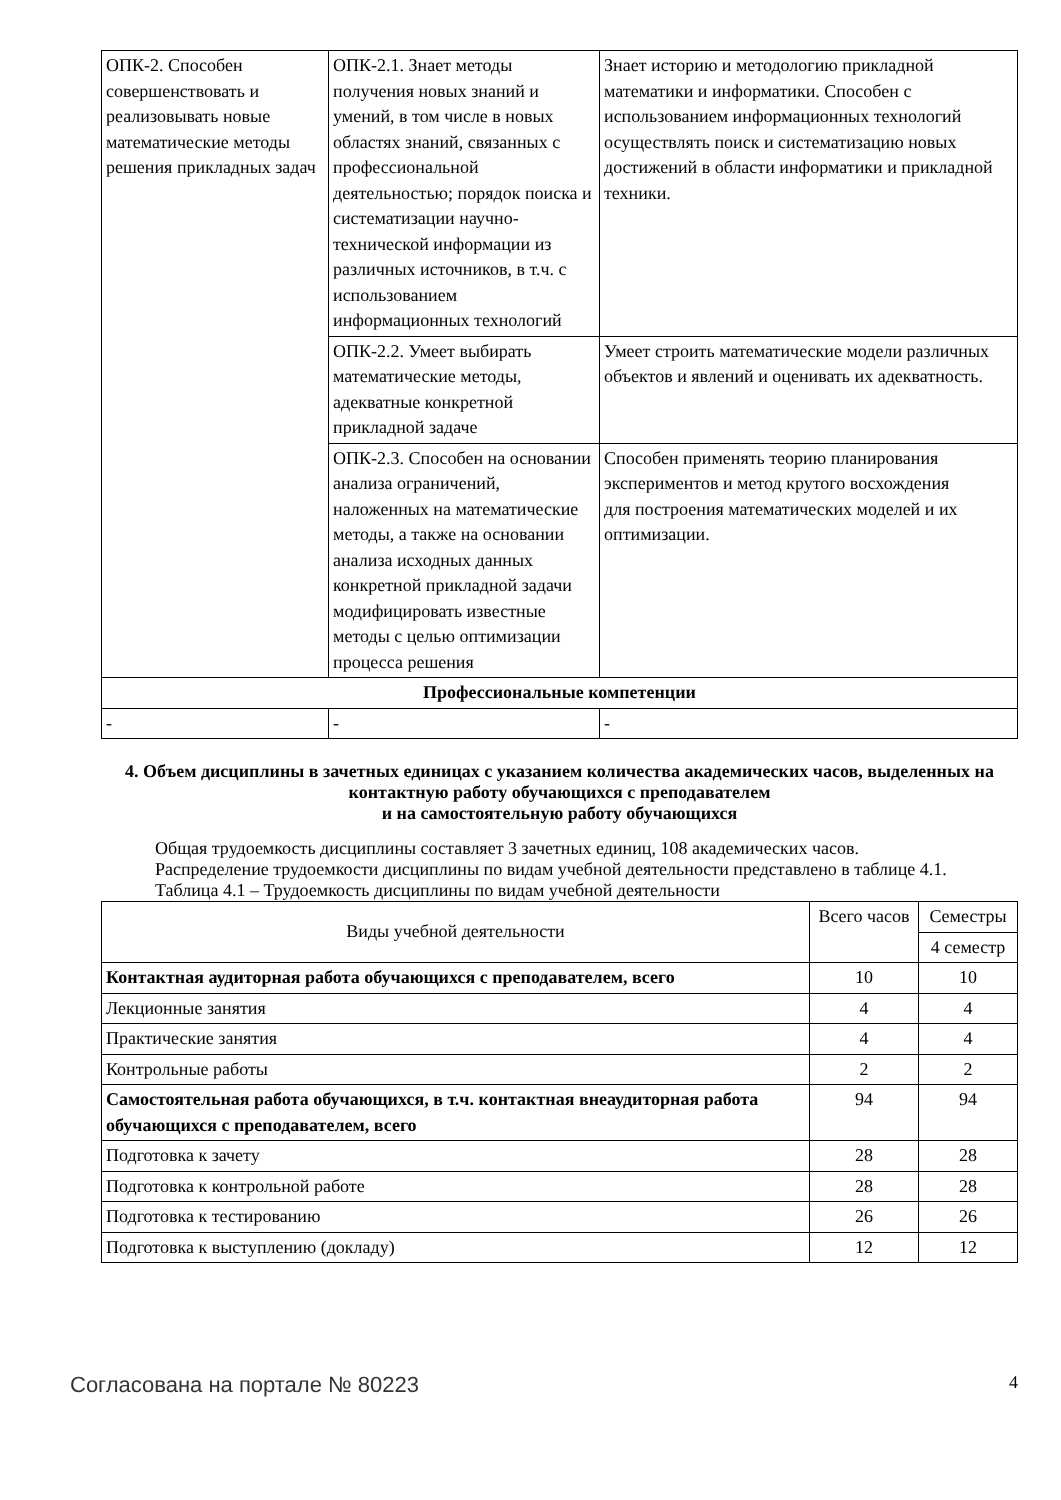| ОПК-2. Способен совершенствовать и реализовывать новые математические методы решения прикладных задач | ОПК-2.1. Знает методы получения новых знаний и умений, в том числе в новых областях знаний, связанных с профессиональной деятельностью; порядок поиска и систематизации научно-технической информации из различных источников, в т.ч. с использованием информационных технологий | Знает историю и методологию прикладной математики и информатики. Способен с использованием информационных технологий осуществлять поиск и систематизацию новых достижений в области информатики и прикладной техники. |
| | ОПК-2.2. Умеет выбирать математические методы, адекватные конкретной прикладной задаче | Умеет строить математические модели различных объектов и явлений и оценивать их адекватность. |
| | ОПК-2.3. Способен на основании анализа ограничений, наложенных на математические методы, а также на основании анализа исходных данных конкретной прикладной задачи модифицировать известные методы с целью оптимизации процесса решения | Способен применять теорию планирования экспериментов и метод крутого восхождения для построения математических моделей и их оптимизации. |
| Профессиональные компетенции | | |
| - | - | - |
4. Объем дисциплины в зачетных единицах с указанием количества академических часов, выделенных на контактную работу обучающихся с преподавателем
и на самостоятельную работу обучающихся
Общая трудоемкость дисциплины составляет 3 зачетных единиц, 108 академических часов.
Распределение трудоемкости дисциплины по видам учебной деятельности представлено в таблице 4.1.
Таблица 4.1 – Трудоемкость дисциплины по видам учебной деятельности
| Виды учебной деятельности | Всего часов | Семестры |
| | | 4 семестр |
| Контактная аудиторная работа обучающихся с преподавателем, всего | 10 | 10 |
| Лекционные занятия | 4 | 4 |
| Практические занятия | 4 | 4 |
| Контрольные работы | 2 | 2 |
| Самостоятельная работа обучающихся, в т.ч. контактная внеаудиторная работа обучающихся с преподавателем, всего | 94 | 94 |
| Подготовка к зачету | 28 | 28 |
| Подготовка к контрольной работе | 28 | 28 |
| Подготовка к тестированию | 26 | 26 |
| Подготовка к выступлению (докладу) | 12 | 12 |
Согласована на портале № 80223 4